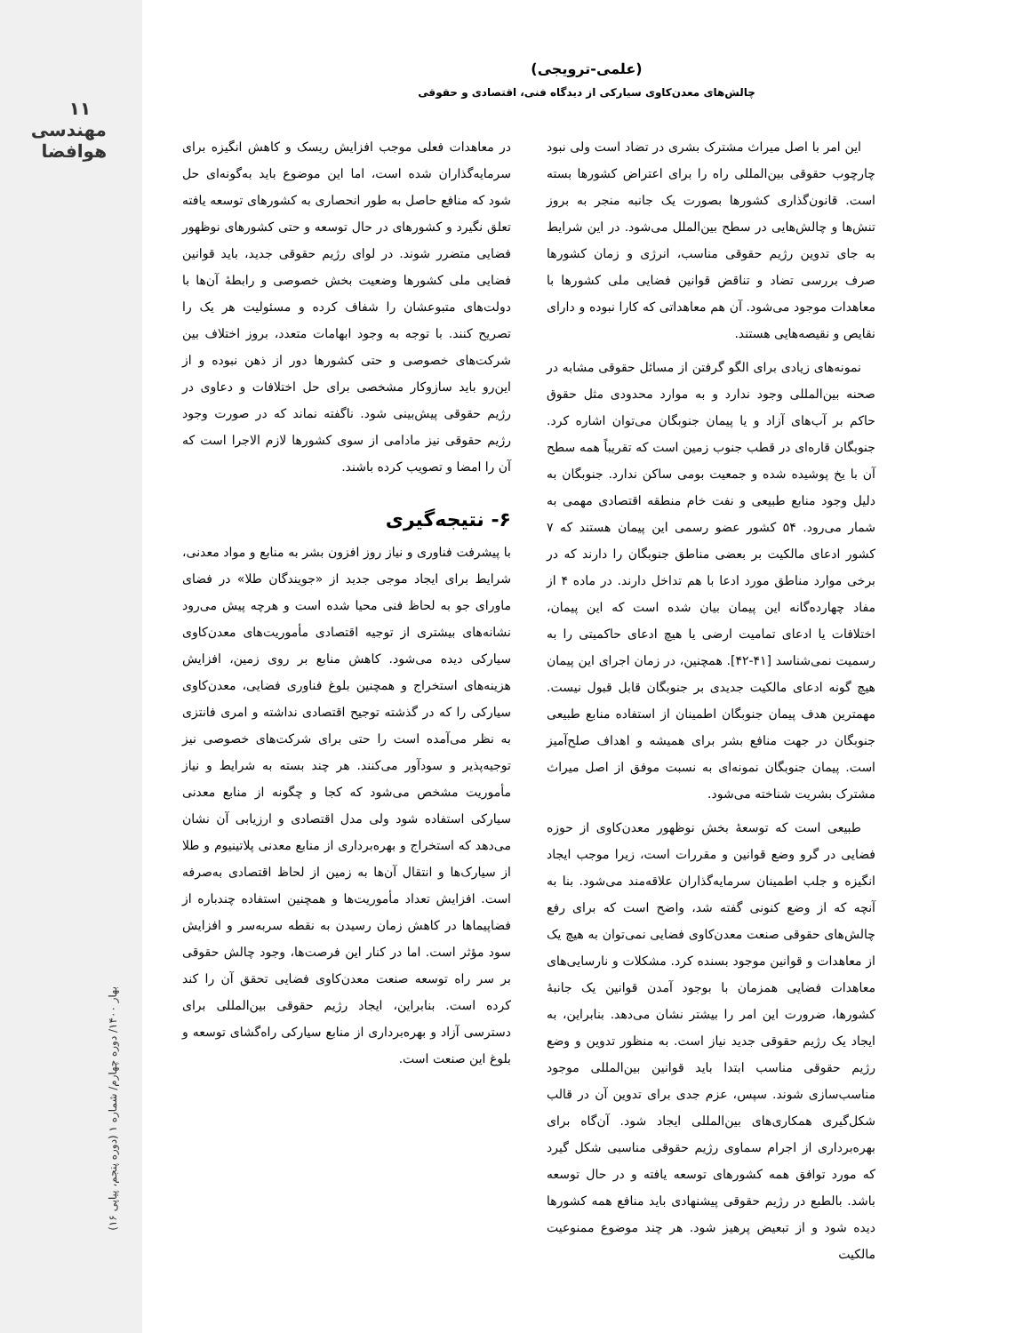۱۱
مهندسی هوافضا
بهار ۱۴۰۰/ دوره چهارم/ شماره ۱ (دوره پنجم، پیاپی ۱۶)
(علمی-ترویجی)
چالش‌های معدن‌کاوی سیارکی از دیدگاه فنی، اقتصادی و حقوقی
این امر با اصل میراث مشترک بشری در تضاد است ولی نبود چارچوب حقوقی بین‌المللی راه را برای اعتراض کشورها بسته است. قانون‌گذاری کشورها بصورت یک جانبه منجر به بروز تنش‌ها و چالش‌هایی در سطح بین‌الملل می‌شود. در این شرایط به جای تدوین رژیم حقوقی مناسب، انرژی و زمان کشورها صرف بررسی تضاد و تناقض قوانین فضایی ملی کشورها با معاهدات موجود می‌شود. آن هم معاهداتی که کارا نبوده و دارای نقایص و نقیصه‌هایی هستند.
نمونه‌های زیادی برای الگو گرفتن از مسائل حقوقی مشابه در صحنه بین‌المللی وجود ندارد و به موارد محدودی مثل حقوق حاکم بر آب‌های آزاد و یا پیمان جنوبگان می‌توان اشاره کرد. جنوبگان قاره‌ای در قطب جنوب زمین است که تقریباً همه سطح آن با یخ پوشیده شده و جمعیت بومی ساکن ندارد. جنوبگان به دلیل وجود منابع طبیعی و نفت خام منطقه اقتصادی مهمی به شمار می‌رود. ۵۴ کشور عضو رسمی این پیمان هستند که ۷ کشور ادعای مالکیت بر بعضی مناطق جنوبگان را دارند که در برخی موارد مناطق مورد ادعا با هم تداخل دارند. در ماده ۴ از مفاد چهارده‌گانه این پیمان بیان شده است که این پیمان، اختلافات یا ادعای تمامیت ارضی یا هیچ ادعای حاکمیتی را به رسمیت نمی‌شناسد [۴۱-۴۲]. همچنین، در زمان اجرای این پیمان هیچ گونه ادعای مالکیت جدیدی بر جنوبگان قابل قبول نیست. مهمترین هدف پیمان جنوبگان اطمینان از استفاده منابع طبیعی جنوبگان در جهت منافع بشر برای همیشه و اهداف صلح‌آمیز است. پیمان جنوبگان نمونه‌ای به نسبت موفق از اصل میراث مشترک بشریت شناخته می‌شود.
طبیعی است که توسعهٔ بخش نوظهور معدن‌کاوی از حوزه فضایی در گرو وضع قوانین و مقررات است، زیرا موجب ایجاد انگیزه و جلب اطمینان سرمایه‌گذاران علاقه‌مند می‌شود. بنا به آنچه که از وضع کنونی گفته شد، واضح است که برای رفع چالش‌های حقوقی صنعت معدن‌کاوی فضایی نمی‌توان به هیچ یک از معاهدات و قوانین موجود بسنده کرد. مشکلات و نارسایی‌های معاهدات فضایی همزمان با بوجود آمدن قوانین یک جانبهٔ کشورها، ضرورت این امر را بیشتر نشان می‌دهد. بنابراین، به ایجاد یک رژیم حقوقی جدید نیاز است. به منظور تدوین و وضع رژیم حقوقی مناسب ابتدا باید قوانین بین‌المللی موجود مناسب‌سازی شوند. سپس، عزم جدی برای تدوین آن در قالب شکل‌گیری همکاری‌های بین‌المللی ایجاد شود. آن‌گاه برای بهره‌برداری از اجرام سماوی رژیم حقوقی مناسبی شکل گیرد که مورد توافق همه کشورهای توسعه یافته و در حال توسعه باشد. بالطبع در رژیم حقوقی پیشنهادی باید منافع همه کشورها دیده شود و از تبعیض پرهیز شود. هر چند موضوع ممنوعیت مالکیت
در معاهدات فعلی موجب افزایش ریسک و کاهش انگیزه برای سرمایه‌گذاران شده است، اما این موضوع باید به‌گونه‌ای حل شود که منافع حاصل به طور انحصاری به کشورهای توسعه یافته تعلق نگیرد و کشورهای در حال توسعه و حتی کشورهای نوظهور فضایی متضرر شوند. در لوای رژیم حقوقی جدید، باید قوانین فضایی ملی کشورها وضعیت بخش خصوصی و رابطهٔ آن‌ها با دولت‌های متبوعشان را شفاف کرده و مسئولیت هر یک را تصریح کنند. با توجه به وجود ابهامات متعدد، بروز اختلاف بین شرکت‌های خصوصی و حتی کشورها دور از ذهن نبوده و از این‌رو باید سازوکار مشخصی برای حل اختلافات و دعاوی در رژیم حقوقی پیش‌بینی شود. ناگفته نماند که در صورت وجود رژیم حقوقی نیز مادامی از سوی کشورها لازم الاجرا است که آن را امضا و تصویب کرده باشند.
۶- نتیجه‌گیری
با پیشرفت فناوری و نیاز روز افزون بشر به منابع و مواد معدنی، شرایط برای ایجاد موجی جدید از «جویندگان طلا» در فضای ماورای جو به لحاظ فنی محیا شده است و هرچه پیش می‌رود نشانه‌های بیشتری از توجیه اقتصادی مأموریت‌های معدن‌کاوی سیارکی دیده می‌شود. کاهش منابع بر روی زمین، افزایش هزینه‌های استخراج و همچنین بلوغ فناوری فضایی، معدن‌کاوی سیارکی را که در گذشته توجیح اقتصادی نداشته و امری فانتزی به نظر می‌آمده است را حتی برای شرکت‌های خصوصی نیز توجیه‌پذیر و سودآور می‌کنند. هر چند بسته به شرایط و نیاز مأموریت مشخص می‌شود که کجا و چگونه از منابع معدنی سیارکی استفاده شود ولی مدل اقتصادی و ارزیابی آن نشان می‌دهد که استخراج و بهره‌برداری از منابع معدنی پلاتینیوم و طلا از سیارک‌ها و انتقال آن‌ها به زمین از لحاظ اقتصادی به‌صرفه است. افزایش تعداد مأموریت‌ها و همچنین استفاده چندباره از فضاپیماها در کاهش زمان رسیدن به نقطه سربه‌سر و افزایش سود مؤثر است. اما در کنار این فرصت‌ها، وجود چالش حقوقی بر سر راه توسعه صنعت معدن‌کاوی فضایی تحقق آن را کند کرده است. بنابراین، ایجاد رژیم حقوقی بین‌المللی برای دسترسی آزاد و بهره‌برداری از منابع سیارکی راه‌گشای توسعه و بلوغ این صنعت است.